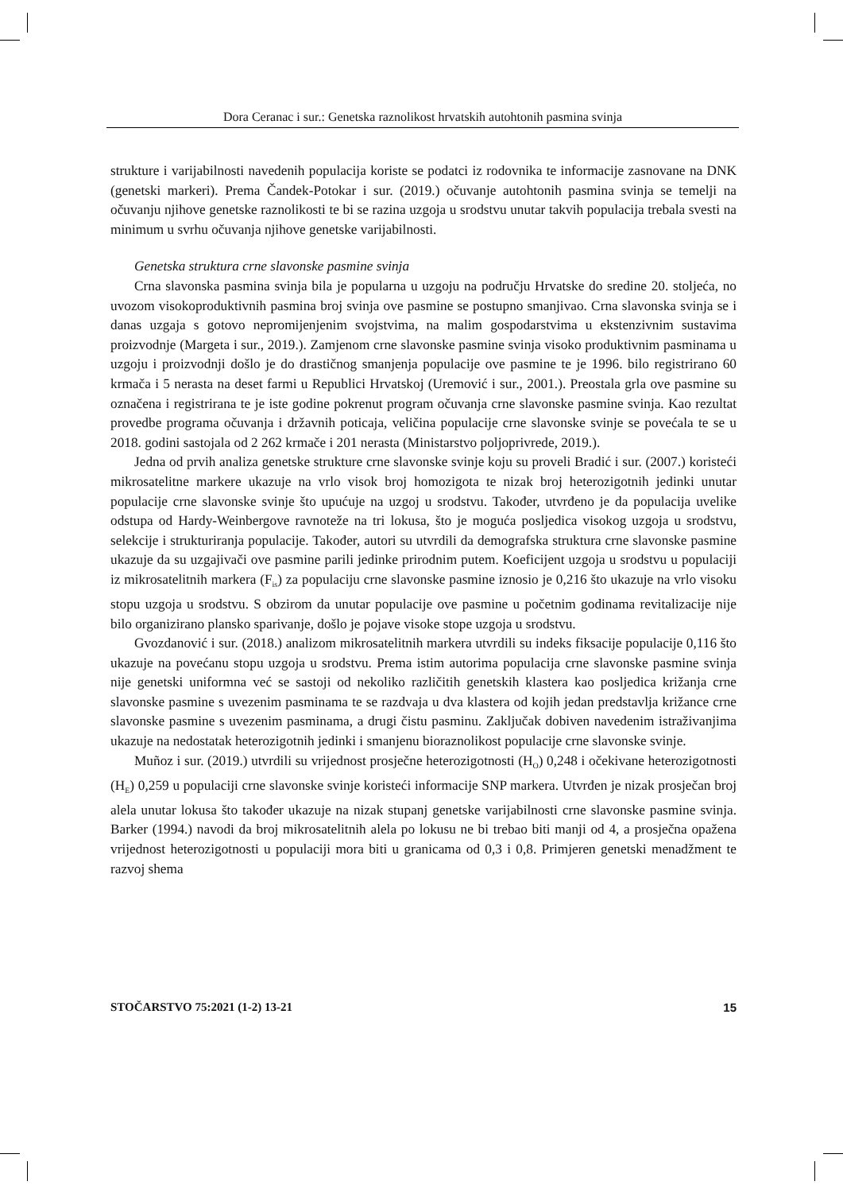Dora Ceranac i sur.: Genetska raznolikost hrvatskih autohtonih pasmina svinja
strukture i varijabilnosti navedenih populacija koriste se podatci iz rodovnika te informacije zasnovane na DNK (genetski markeri). Prema Čandek-Potokar i sur. (2019.) očuvanje autohtonih pasmina svinja se temelji na očuvanju njihove genetske raznolikosti te bi se razina uzgoja u srodstvu unutar takvih populacija trebala svesti na minimum u svrhu očuvanja njihove genetske varijabilnosti.
Genetska struktura crne slavonske pasmine svinja
Crna slavonska pasmina svinja bila je popularna u uzgoju na području Hrvatske do sredine 20. stoljeća, no uvozom visokoproduktivnih pasmina broj svinja ove pasmine se postupno smanjivao. Crna slavonska svinja se i danas uzgaja s gotovo nepromijenjenim svojstvima, na malim gospodarstvima u ekstenzivnim sustavima proizvodnje (Margeta i sur., 2019.). Zamjenom crne slavonske pasmine svinja visoko produktivnim pasminama u uzgoju i proizvodnji došlo je do drastičnog smanjenja populacije ove pasmine te je 1996. bilo registrirano 60 krmača i 5 nerasta na deset farmi u Republici Hrvatskoj (Uremović i sur., 2001.). Preostala grla ove pasmine su označena i registrirana te je iste godine pokrenut program očuvanja crne slavonske pasmine svinja. Kao rezultat provedbe programa očuvanja i državnih poticaja, veličina populacije crne slavonske svinje se povećala te se u 2018. godini sastojala od 2 262 krmače i 201 nerasta (Ministarstvo poljoprivrede, 2019.).
Jedna od prvih analiza genetske strukture crne slavonske svinje koju su proveli Bradić i sur. (2007.) koristeći mikrosatelitne markere ukazuje na vrlo visok broj homozigota te nizak broj heterozigotnih jedinki unutar populacije crne slavonske svinje što upućuje na uzgoj u srodstvu. Također, utvrđeno je da populacija uvelike odstupa od Hardy-Weinbergove ravnoteže na tri lokusa, što je moguća posljedica visokog uzgoja u srodstvu, selekcije i strukturiranja populacije. Također, autori su utvrdili da demografska struktura crne slavonske pasmine ukazuje da su uzgajivači ove pasmine parili jedinke prirodnim putem. Koeficijent uzgoja u srodstvu u populaciji iz mikrosatelitnih markera (F<sub>is</sub>) za populaciju crne slavonske pasmine iznosio je 0,216 što ukazuje na vrlo visoku stopu uzgoja u srodstvu. S obzirom da unutar populacije ove pasmine u početnim godinama revitalizacije nije bilo organizirano plansko sparivanje, došlo je pojave visoke stope uzgoja u srodstvu.
Gvozdanović i sur. (2018.) analizom mikrosatelitnih markera utvrdili su indeks fiksacije populacije 0,116 što ukazuje na povećanu stopu uzgoja u srodstvu. Prema istim autorima populacija crne slavonske pasmine svinja nije genetski uniformna već se sastoji od nekoliko različitih genetskih klastera kao posljedica križanja crne slavonske pasmine s uvezenim pasminama te se razdvaja u dva klastera od kojih jedan predstavlja križance crne slavonske pasmine s uvezenim pasminama, a drugi čistu pasminu. Zaključak dobiven navedenim istraživanjima ukazuje na nedostatak heterozigotnih jedinki i smanjenu bioraznolikost populacije crne slavonske svinje.
Muñoz i sur. (2019.) utvrdili su vrijednost prosječne heterozigotnosti (H<sub>O</sub>) 0,248 i očekivane heterozigotnosti (H<sub>E</sub>) 0,259 u populaciji crne slavonske svinje koristeći informacije SNP markera. Utvrđen je nizak prosječan broj alela unutar lokusa što također ukazuje na nizak stupanj genetske varijabilnosti crne slavonske pasmine svinja. Barker (1994.) navodi da broj mikrosatelitnih alela po lokusu ne bi trebao biti manji od 4, a prosječna opažena vrijednost heterozigotnosti u populaciji mora biti u granicama od 0,3 i 0,8. Primjeren genetski menadžment te razvoj shema
STOČARSTVO 75:2021 (1-2) 13-21 15